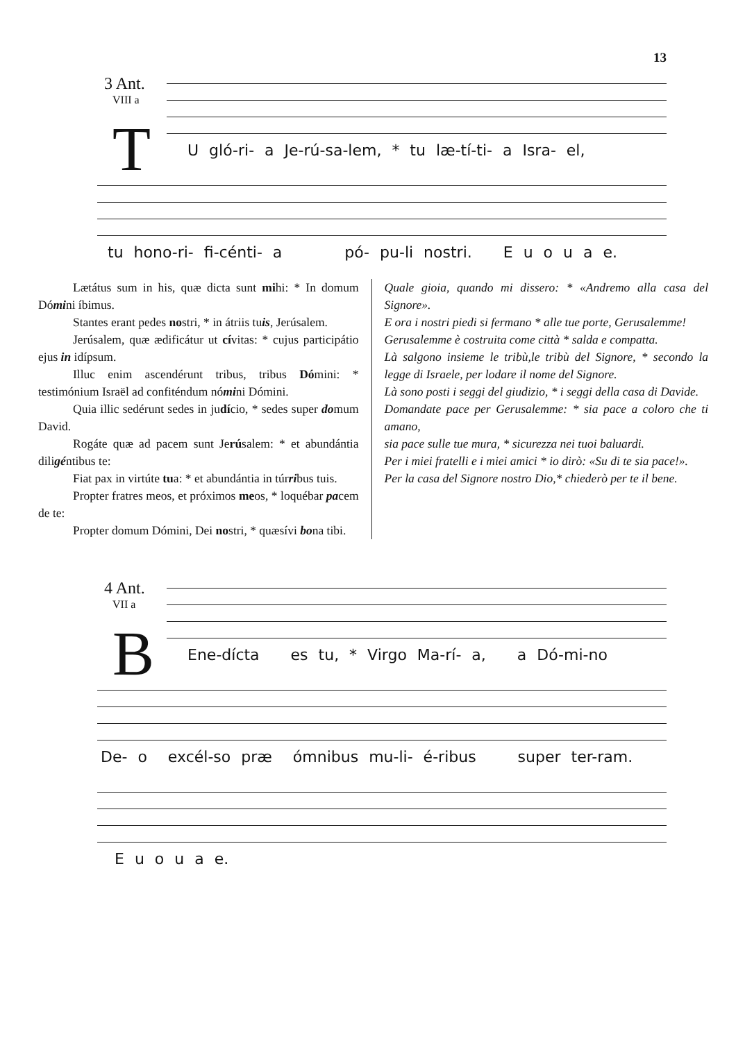13
3 Ant.
VIII a
T
U gló-ri- a Je-rú-sa-lem, * tu læ-tí-ti- a Isra- el,
tu hono-ri- fi-cénti- a pó- pu-li nostri. E u o u a e.
Lætátus sum in his, quæ dicta sunt mihi: * In domum Dómini íbimus.
Stantes erant pedes nostri, * in átriis tuis, Jerúsalem.
Jerúsalem, quæ ædificátur ut cívitas: * cujus participátio ejus in idípsum.
Illuc enim ascendérunt tribus, tribus Dómini: * testimónium Israël ad confiténdum nómini Dómini.
Quia illic sedérunt sedes in judício, * sedes super domum David.
Rogáte quæ ad pacem sunt Jerúsalem: * et abundántia diligéntibus te:
Fiat pax in virtúte tua: * et abundántia in túrribus tuis.
Propter fratres meos, et próximos meos, * loquébar pacem de te:
Propter domum Dómini, Dei nostri, * quæsívi bona tibi.
Quale gioia, quando mi dissero: * «Andremo alla casa del Signore».
E ora i nostri piedi si fermano * alle tue porte, Gerusalemme!
Gerusalemme è costruita come città * salda e compatta.
Là salgono insieme le tribù,le tribù del Signore, * secondo la legge di Israele, per lodare il nome del Signore.
Là sono posti i seggi del giudizio, * i seggi della casa di Davide.
Domandate pace per Gerusalemme: * sia pace a coloro che ti amano,
sia pace sulle tue mura, * sicurezza nei tuoi baluardi.
Per i miei fratelli e i miei amici * io dirò: «Su di te sia pace!».
Per la casa del Signore nostro Dio,* chiederò per te il bene.
4 Ant.
VII a
B
Ene-dícta es tu, * Virgo Ma-rí- a, a Dó-mi-no
De- o excél-so præ ómnibus mu-li- é-ribus super ter-ram.
E u o u a e.